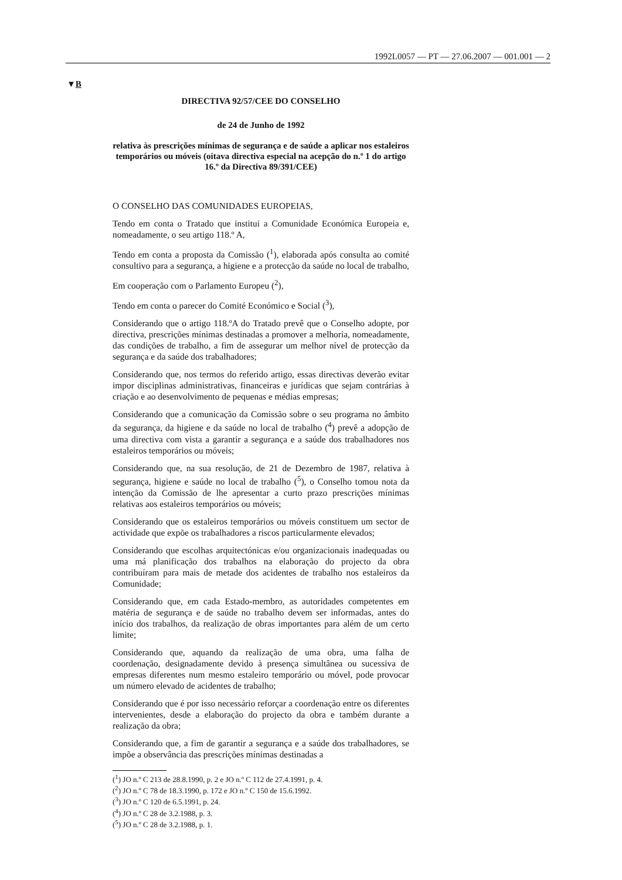1992L0057 — PT — 27.06.2007 — 001.001 — 2
▼B
DIRECTIVA 92/57/CEE DO CONSELHO
de 24 de Junho de 1992
relativa às prescrições mínimas de segurança e de saúde a aplicar nos estaleiros temporários ou móveis (oitava directiva especial na acepção do n.º 1 do artigo 16.º da Directiva 89/391/CEE)
O CONSELHO DAS COMUNIDADES EUROPEIAS,
Tendo em conta o Tratado que institui a Comunidade Económica Europeia e, nomeadamente, o seu artigo 118.º A,
Tendo em conta a proposta da Comissão (<sup>1</sup>), elaborada após consulta ao comité consultivo para a segurança, a higiene e a protecção da saúde no local de trabalho,
Em cooperação com o Parlamento Europeu (<sup>2</sup>),
Tendo em conta o parecer do Comité Económico e Social (<sup>3</sup>),
Considerando que o artigo 118.ºA do Tratado prevê que o Conselho adopte, por directiva, prescrições mínimas destinadas a promover a melhoria, nomeadamente, das condições de trabalho, a fim de assegurar um melhor nível de protecção da segurança e da saúde dos trabalhadores;
Considerando que, nos termos do referido artigo, essas directivas deverão evitar impor disciplinas administrativas, financeiras e jurídicas que sejam contrárias à criação e ao desenvolvimento de pequenas e médias empresas;
Considerando que a comunicação da Comissão sobre o seu programa no âmbito da segurança, da higiene e da saúde no local de trabalho (<sup>4</sup>) prevê a adopção de uma directiva com vista a garantir a segurança e a saúde dos trabalhadores nos estaleiros temporários ou móveis;
Considerando que, na sua resolução, de 21 de Dezembro de 1987, relativa à segurança, higiene e saúde no local de trabalho (<sup>5</sup>), o Conselho tomou nota da intenção da Comissão de lhe apresentar a curto prazo prescrições mínimas relativas aos estaleiros temporários ou móveis;
Considerando que os estaleiros temporários ou móveis constituem um sector de actividade que expõe os trabalhadores a riscos particularmente elevados;
Considerando que escolhas arquitectónicas e/ou organizacionais inadequadas ou uma má planificação dos trabalhos na elaboração do projecto da obra contribuíram para mais de metade dos acidentes de trabalho nos estaleiros da Comunidade;
Considerando que, em cada Estado-membro, as autoridades competentes em matéria de segurança e de saúde no trabalho devem ser informadas, antes do início dos trabalhos, da realização de obras importantes para além de um certo limite;
Considerando que, aquando da realização de uma obra, uma falha de coordenação, designadamente devido à presença simultânea ou sucessiva de empresas diferentes num mesmo estaleiro temporário ou móvel, pode provocar um número elevado de acidentes de trabalho;
Considerando que é por isso necessário reforçar a coordenação entre os diferentes intervenientes, desde a elaboração do projecto da obra e também durante a realização da obra;
Considerando que, a fim de garantir a segurança e a saúde dos trabalhadores, se impõe a observância das prescrições mínimas destinadas a
(<sup>1</sup>) JO n.º C 213 de 28.8.1990, p. 2 e JO n.º C 112 de 27.4.1991, p. 4.
(<sup>2</sup>) JO n.º C 78 de 18.3.1990, p. 172 e JO n.º C 150 de 15.6.1992.
(<sup>3</sup>) JO n.º C 120 de 6.5.1991, p. 24.
(<sup>4</sup>) JO n.º C 28 de 3.2.1988, p. 3.
(<sup>5</sup>) JO n.º C 28 de 3.2.1988, p. 1.